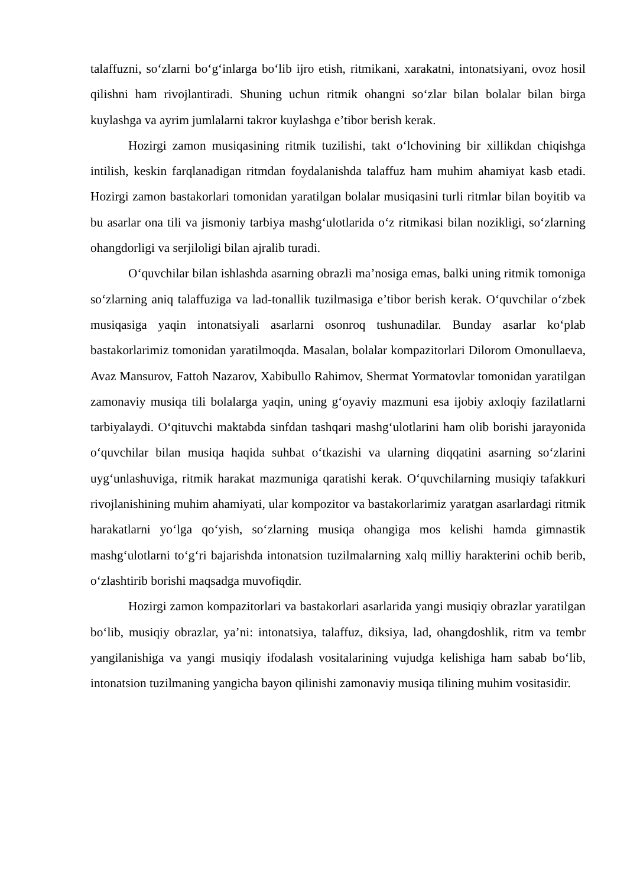talaffuzni, so‘zlarni bo‘g‘inlarga bo‘lib ijro etish, ritmikani, xarakatni, intonatsiyani, ovoz hosil qilishni ham rivojlantiradi. Shuning uchun ritmik ohangni so‘zlar bilan bolalar bilan birga kuylashga va ayrim jumlalarni takror kuylashga e’tibor berish kerak.
Hozirgi zamon musiqasining ritmik tuzilishi, takt o‘lchovining bir xillikdan chiqishga intilish, keskin farqlanadigan ritmdan foydalanishda talaffuz ham muhim ahamiyat kasb etadi. Hozirgi zamon bastakorlari tomonidan yaratilgan bolalar musiqasini turli ritmlar bilan boyitib va bu asarlar ona tili va jismoniy tarbiya mashg‘ulotlarida o‘z ritmikasi bilan nozikligi, so‘zlarning ohangdorligi va serjiloligi bilan ajralib turadi.
O‘quvchilar bilan ishlashda asarning obrazli ma’nosiga emas, balki uning ritmik tomoniga so‘zlarning aniq talaffuziga va lad-tonallik tuzilmasiga e’tibor berish kerak. O‘quvchilar o‘zbek musiqasiga yaqin intonatsiyali asarlarni osonroq tushunadilar. Bunday asarlar ko‘plab bastakorlarimiz tomonidan yaratilmoqda. Masalan, bolalar kompazitorlari Dilorom Omonullaeva, Avaz Mansurov, Fattoh Nazarov, Xabibullo Rahimov, Shermat Yormatovlar tomonidan yaratilgan zamonaviy musiqa tili bolalarga yaqin, uning g‘oyaviy mazmuni esa ijobiy axloqiy fazilatlarni tarbiyalaydi. O‘qituvchi maktabda sinfdan tashqari mashg‘ulotlarini ham olib borishi jarayonida o‘quvchilar bilan musiqa haqida suhbat o‘tkazishi va ularning diqqatini asarning so‘zlarini uyg‘unlashuviga, ritmik harakat mazmuniga qaratishi kerak. O‘quvchilarning musiqiy tafakkuri rivojlanishining muhim ahamiyati, ular kompozitor va bastakorlarimiz yaratgan asarlardagi ritmik harakatlarni yo‘lga qo‘yish, so‘zlarning musiqa ohangiga mos kelishi hamda gimnastik mashg‘ulotlarni to‘g‘ri bajarishda intonatsion tuzilmalarning xalq milliy harakterini ochib berib, o‘zlashtirib borishi maqsadga muvofiqdir.
Hozirgi zamon kompazitorlari va bastakorlari asarlarida yangi musiqiy obrazlar yaratilgan bo‘lib, musiqiy obrazlar, ya’ni: intonatsiya, talaffuz, diksiya, lad, ohangdoshlik, ritm va tembr yangilanishiga va yangi musiqiy ifodalash vositalarining vujudga kelishiga ham sabab bo‘lib, intonatsion tuzilmaning yangicha bayon qilinishi zamonaviy musiqa tilining muhim vositasidir.